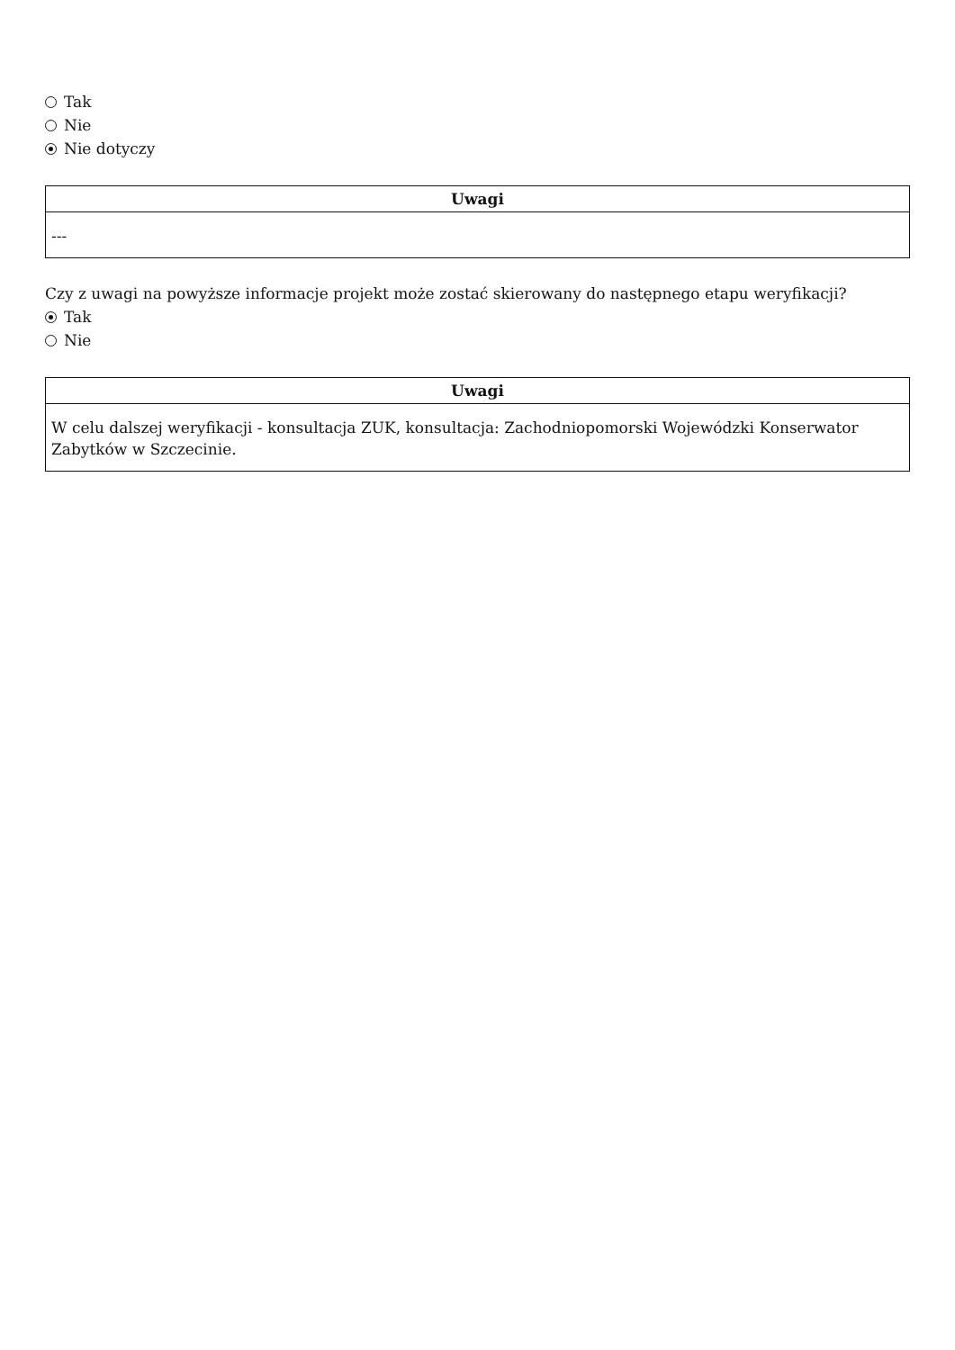Tak
Nie
Nie dotyczy
| Uwagi |
| --- |
| --- |
Czy z uwagi na powyższe informacje projekt może zostać skierowany do następnego etapu weryfikacji?
Tak
Nie
| Uwagi |
| --- |
| W celu dalszej weryfikacji - konsultacja ZUK, konsultacja: Zachodniopomorski Wojewódzki Konserwator Zabytków w Szczecinie. |